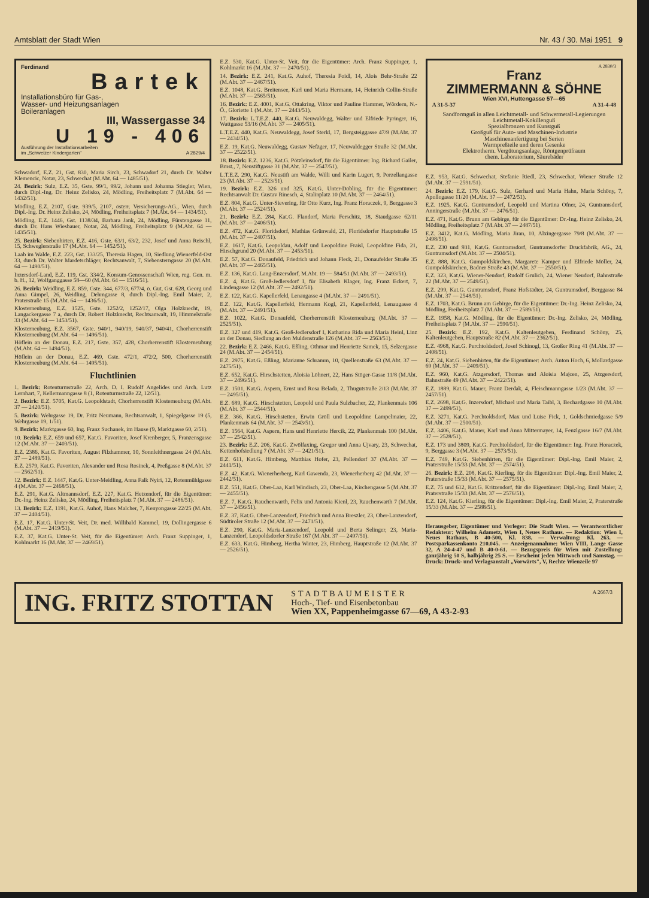Amtsblatt der Stadt Wien Nr. 43 / 30. Mai 1951 9
Ferdinand
Bartek
Installationsbüro für Gas-,
Wasser- und Heizungsanlagen
Boileranlagen
III, Wassergasse 34
U 19 - 406
Ausführung der Installationsarbeiten
im „Schweizer Kindergarten" A 2829/4
Schwadorf, E.Z. 21, Gst. 830, Maria Sirch, 23, Schwadorf 21, durch Dr. Walter Klemencic, Notar, 23, Schwechat (M.Abt. 64 — 1485/51).
24. Bezirk: Sulz, E.Z. 35, Gste. 99/1, 99/2, Johann und Johanna Stiegler, Wien, durch Dipl.-Ing. Dr. Heinz Zelisko, 24, Mödling, Freiheitsplatz 7 (M.Abt. 64 — 1432/51).
Mödling, E.Z. 2107, Gste. 939/5, 2107, österr. Versicherungs-AG., Wien, durch Dipl.-Ing. Dr. Heinz Zelisko, 24, Mödling, Freiheitsplatz 7 (M.Abt. 64 — 1434/51).
Mödling, E.Z. 1446, Gst. 1138/34, Barbara Jank, 24, Mödling, Fürstengasse 11, durch Dr. Hans Wiesbauer, Notar, 24, Mödling, Freiheitsplatz 9 (M.Abt. 64 — 1435/51).
25. Bezirk: Siebenhirten, E.Z. 416, Gste. 63/1, 63/2, 232, Josef und Anna Reischl, 15, Schweglerstraße 17 (M.Abt. 64 — 1452/51).
Laab im Walde, E.Z. 223, Gst. 133/25, Theresia Hagen, 10, Siedlung Wienerfeld-Ost 33, durch Dr. Walter Mardetschläger, Rechtsanwalt, 7, Siebensterngasse 20 (M.Abt. 64 — 1490/51).
Inzersdorf-Land, E.Z. 119, Gst. 334/2, Konsum-Genossenschaft Wien, reg. Gen. m. b. H., 12, Wolfganggasse 58—60 (M.Abt. 64 — 1516/51).
26. Bezirk: Weidling, E.Z. 859, Gste. 344, 677/3, 677/4, ö. Gut, Gst. 628, Georg und Anna Gimpel, 26, Weidling, Dehmgasse 8, durch Dipl.-Ing. Emil Maier, 2, Praterstraße 15 (M.Abt. 64 — 1436/51).
Klosterneuburg, E.Z. 1525, Gste. 1252/2, 1252/17, Olga Holzknecht, 19, Langackergasse 7 a, durch Dr. Robert Holzknecht, Rechtsanwalt, 19, Himmelstraße 33 (M.Abt. 64 — 1453/51).
Klosterneuburg, E.Z. 3567, Gste. 940/1, 940/19, 940/37, 940/41, Chorherrenstift Klosterneuburg (M.Abt. 64 — 1496/51).
Höflein an der Donau, E.Z. 217, Gste. 357, 428, Chorherrenstift Klosterneuburg (M.Abt. 64 — 1494/51).
Höflein an der Donau, E.Z. 469, Gste. 472/1, 472/2, 500, Chorherrenstift Klosterneuburg (M.Abt. 64 — 1495/51).
Fluchtlinien
1. Bezirk: Rotenturmstraße 22, Arch. D. I. Rudolf Angelides und Arch. Lutz Lernhart, 7, Kellermanngasse 8 (1, Rotenturmstraße 22, 12/51).
2. Bezirk: E.Z. 5705, Kat.G. Leopoldstadt, Chorherrenstift Klosterneuburg (M.Abt. 37 — 2420/51).
5. Bezirk: Wehrgasse 19, Dr. Fritz Neumann, Rechtsanwalt, 1, Spiegelgasse 19 (5, Wehrgasse 19, 1/51).
9. Bezirk: Marktgasse 60, Ing. Franz Suchanek, im Hause (9, Marktgasse 60, 2/51).
10. Bezirk: E.Z. 659 und 657, Kat.G. Favoriten, Josef Krenberger, 5, Franzensgasse 12 (M.Abt. 37 — 2403/51).
E.Z. 2386, Kat.G. Favoriten, August Filzhammer, 10, Sonnleithnergasse 24 (M.Abt. 37 — 2489/51).
E.Z. 2579, Kat.G. Favoriten, Alexander und Rosa Rosinek, 4, Preßgasse 8 (M.Abt. 37 — 2562/51).
12. Bezirk: E.Z. 1447, Kat.G. Unter-Meidling, Anna Falk Nyiri, 12, Rotenmühlgasse 4 (M.Abt. 37 — 2468/51).
E.Z. 291, Kat.G. Altmannsdorf, E.Z. 227, Kat.G. Hetzendorf, für die Eigentümer: Dr.-Ing. Heinz Zelisko, 24, Mödling, Freiheitsplatz 7 (M.Abt. 37 — 2486/51).
13. Bezirk: E.Z. 1191, Kat.G. Auhof, Hans Malcher, 7, Kenyongasse 22/25 (M.Abt. 37 — 2404/51).
E.Z. 17, Kat.G. Unter-St. Veit, Dr. med. Willibald Kammel, 19, Dollingergasse 6 (M.Abt. 37 — 2419/51).
E.Z. 37, Kat.G. Unter-St. Veit, für die Eigentümer: Arch. Franz Suppinger, 1, Kohlmarkt 16 (M.Abt. 37 — 2469/51).
E.Z. 530, Kat.G. Unter-St. Veit, für die Eigentümer: Arch. Franz Suppinger, 1, Kohlmarkt 16 (M.Abt. 37 — 2470/51).
14. Bezirk: E.Z. 241, Kat.G. Auhof, Theresia Foidl, 14, Alois Behr-Straße 22 (M.Abt. 37 — 2467/51).
E.Z. 1048, Kat.G. Breitensee, Karl und Maria Hermann, 14, Heinrich Collin-Straße (M.Abt. 37 — 2565/51).
16. Bezirk: E.Z. 4001, Kat.G. Ottakring, Viktor und Pauline Hammer, Wördern, N.-Ö., Gloriette 1 (M.Abt. 37 — 2443/51).
17. Bezirk: L.T.E.Z. 440, Kat.G. Neuwaldegg, Walter und Elfriede Pyringer, 16, Wattgasse 53/16 (M.Abt. 37 — 2405/51).
L.T.E.Z. 440, Kat.G. Neuwaldegg, Josef Sterkl, 17, Bergsteiggasse 47/9 (M.Abt. 37 — 2434/51).
E.Z. 19, Kat.G. Neuwaldegg, Gustav Nefzger, 17, Neuwaldegger Straße 32 (M.Abt. 37 — 2522/51).
18. Bezirk: E.Z. 1236, Kat.G. Pötzleinsdorf, für die Eigentümer: Ing. Richard Gailer, Bmst., 7, Neustiftgasse 31 (M.Abt. 37 — 2547/51).
L.T.E.Z. 290, Kat.G. Neustift am Walde, Willi und Karin Lugert, 9, Porzellangasse 23 (M.Abt. 37 — 2523/51).
19. Bezirk: E.Z. 326 und 325, Kat.G. Unter-Döbling, für die Eigentümer: Rechtsanwalt Dr. Gustav Rinesch, 4, Stalinplatz 10 (M.Abt. 37 — 2464/51).
E.Z. 804, Kat.G. Unter-Sievering, für Otto Kurz, Ing. Franz Horaczek, 9, Berggasse 3 (M.Abt. 37 — 2524/51).
21. Bezirk: E.Z. 284, Kat.G. Flandorf, Maria Ferschitz, 18, Staudgasse 62/11 (M.Abt. 37 — 2406/51).
E.Z. 472, Kat.G. Floridsdorf, Mathias Grünwald, 21, Floridsdorfer Hauptstraße 15 (M.Abt. 37 — 2407/51).
E.Z. 1617, Kat.G. Leopoldau, Adolf und Leopoldine Fraisl, Leopoldine Fida, 21, Hirschgrund 20 (M.Abt. 37 — 2453/51).
E.Z. 57, Kat.G. Donaufeld, Friedrich und Johann Fleck, 21, Donaufelder Straße 35 (M.Abt. 37 — 2465/51).
E.Z. 136, Kat.G. Lang-Enzersdorf, M.Abt. 19 — 584/51 (M.Abt. 37 — 2493/51).
E.Z. 4, Kat.G. Groß-Jedlersdorf I, für Elisabeth Klager, Ing. Franz Eckert, 7, Lindengasse 12 (M.Abt. 37 — 2492/51).
E.Z. 122, Kat.G. Kapellerfeld, Lenaugasse 4 (M.Abt. 37 — 2491/51).
E.Z. 122, Kat.G. Kapellerfeld, Hermann Kogl, 21, Kapellerfeld, Lenaugasse 4 (M.Abt. 37 — 2491/51).
E.Z. 1022, Kat.G. Donaufeld, Chorherrenstift Klosterneuburg (M.Abt. 37 — 2525/51).
E.Z. 327 und 419, Kat.G. Groß-Jedlersdorf I, Katharina Rida und Maria Heinl, Linz an der Donau, Siedlung an den Muldenstraße 126 (M.Abt. 37 — 2563/51).
22. Bezirk: E.Z. 2466, Kat.G. Eßling, Othmar und Henriette Samek, 15, Selzergasse 24 (M.Abt. 37 — 2454/51).
E.Z. 2975, Kat.G. Eßling, Marianne Schramm, 10, Quellenstraße 63 (M.Abt. 37 — 2475/51).
E.Z. 652, Kat.G. Hirschstetten, Aloisia Löhnert, 22, Hans Stöger-Gasse 11/8 (M.Abt. 37 — 2496/51).
E.Z. 1501, Kat.G. Aspern, Ernst und Rosa Belada, 2, Thugutstraße 2/13 (M.Abt. 37 — 2495/51).
E.Z. 689, Kat.G. Hirschstetten, Leopold und Paula Sulzbacher, 22, Plankenmais 106 (M.Abt. 37 — 2544/51).
E.Z. 366, Kat.G. Hirschstetten, Erwin Gröll und Leopoldine Lampelmaier, 22, Plankenmais 64 (M.Abt. 37 — 2543/51).
E.Z. 1564, Kat.G. Aspern, Hans und Henriette Hercik, 22, Plankenmais 100 (M.Abt. 37 — 2542/51).
23. Bezirk: E.Z. 206, Kat.G. Zwölfaxing, Gregor und Anna Ujvary, 23, Schwechat, Kettenhofsiedlung 7 (M.Abt. 37 — 2421/51).
E.Z. 611, Kat.G. Himberg, Matthias Hofer, 23, Pellendorf 37 (M.Abt. 37 — 2441/51).
E.Z. 42, Kat.G. Wienerherberg, Karl Gawenda, 23, Wienerherberg 42 (M.Abt. 37 — 2442/51).
E.Z. 551, Kat.G. Ober-Laa, Karl Windisch, 23, Ober-Laa, Kirchengasse 5 (M.Abt. 37 — 2455/51).
E.Z. 7, Kat.G. Rauchenwarth, Felix und Antonia Kienl, 23, Rauchenwarth 7 (M.Abt. 37 — 2456/51).
E.Z. 37, Kat.G. Ober-Lanzendorf, Friedrich und Anna Breszler, 23, Ober-Lanzendorf, Südtiroler Straße 12 (M.Abt. 37 — 2471/51).
E.Z. 290, Kat.G. Maria-Lanzendorf, Leopold und Berta Selinger, 23, Maria-Lanzendorf, Leopoldsdorfer Straße 167 (M.Abt. 37 — 2497/51).
E.Z. 633, Kat.G. Himberg, Hertha Winter, 23, Himberg, Hauptstraße 12 (M.Abt. 37 — 2526/51).
A 2830/3
Franz
ZIMMERMANN & SÖHNE
Wien XVI, Huttengasse 57—65
A 31-5-37 A 31-4-48
Sandformguß in allen Leichtmetall- und Schwermetall-Legierungen
Leichtmetall-Kokillenguß
Spezialbronzen und Kunstguß
Großguß für Auto- und Maschinen-Industrie
Maschinenanfertigung bei Serien
Warmpreßteile und deren Gesenke
Elektrotherm. Vergütungsanlage, Röntgenprüfraum
chem. Laboratorium, Säurebäder
E.Z. 953, Kat.G. Schwechat, Stefanie Riedl, 23, Schwechat, Wiener Straße 12 (M.Abt. 37 — 2591/51).
24. Bezirk: E.Z. 179, Kat.G. Sulz, Gerhard und Maria Hahn, Maria Schöny, 7, Apollogasse 11/20 (M.Abt. 37 — 2472/51).
E.Z. 1925, Kat.G. Guntramsdorf, Leopold und Martina Ofner, 24, Guntramsdorf, Anningerstraße (M.Abt. 37 — 2476/51).
E.Z. 471, Kat.G. Brunn am Gebirge, für die Eigentümer: Dr.-Ing. Heinz Zelisko, 24, Mödling, Freiheitsplatz 7 (M.Abt. 37 — 2487/51).
E.Z. 3412, Kat.G. Mödling, Maria Jiran, 10, Alxingergasse 79/8 (M.Abt. 37 — 2498/51).
E.Z. 230 und 931, Kat.G. Guntramsdorf, Guntramsdorfer Druckfabrik, AG., 24, Guntramsdorf (M.Abt. 37 — 2504/51).
E.Z. 888, Kat.G. Gumpoldskirchen, Margarete Kamper und Elfriede Möller, 24, Gumpoldskirchen, Badner Straße 43 (M.Abt. 37 — 2550/51).
E.Z. 323, Kat.G. Wiener-Neudorf, Rudolf Grulich, 24, Wiener Neudorf, Bahnstraße 22 (M.Abt. 37 — 2549/51).
E.Z. 299, Kat.G. Guntramsdorf, Franz Hofstädter, 24, Guntramsdorf, Berggasse 84 (M.Abt. 37 — 2548/51).
E.Z. 1703, Kat.G. Brunn am Gebirge, für die Eigentümer: Dr.-Ing. Heinz Zelisko, 24, Mödling, Freiheitsplatz 7 (M.Abt. 37 — 2589/51).
E.Z. 1958, Kat.G. Mödling, für die Eigentümer: Dr.-Ing. Zelisko, 24, Mödling, Freiheitsplatz 7 (M.Abt. 37 — 2590/51).
25. Bezirk: E.Z. 192, Kat.G. Kaltenleutgeben, Ferdinand Schöny, 25, Kaltenleutgeben, Hauptstraße 82 (M.Abt. 37 — 2362/51).
E.Z. 4968, Kat.G. Perchtoldsdorf, Josef Schinogl, 13, Großer Ring 41 (M.Abt. 37 — 2408/51).
E.Z. 24, Kat.G. Siebenhirten, für die Eigentümer: Arch. Anton Hoch, 6, Mollardgasse 69 (M.Abt. 37 — 2409/51).
E.Z. 960, Kat.G. Atzgersdorf, Thomas und Aloisia Majcen, 25, Atzgersdorf, Bahnstraße 49 (M.Abt. 37 — 2422/51).
E.Z. 1889, Kat.G. Mauer, Franz Derdak, 4, Fleischmanngasse 1/23 (M.Abt. 37 — 2457/51).
E.Z. 2698, Kat.G. Inzersdorf, Michael und Maria Taibl, 3, Bechardgasse 10 (M.Abt. 37 — 2499/51).
E.Z. 3271, Kat.G. Perchtoldsdorf, Max und Luise Fick, 1, Goldschmiedgasse 5/9 (M.Abt. 37 — 2500/51).
E.Z. 3406, Kat.G. Mauer, Karl und Anna Mittermayer, 14, Fenzlgasse 16/7 (M.Abt. 37 — 2528/51).
E.Z. 173 und 3809, Kat.G. Perchtoldsdorf, für die Eigentümer: Ing. Franz Horaczek, 9, Berggasse 3 (M.Abt. 37 — 2573/51).
E.Z. 749, Kat.G. Siebenhirten, für die Eigentümer: Dipl.-Ing. Emil Maier, 2, Praterstraße 15/33 (M.Abt. 37 — 2574/51).
26. Bezirk: E.Z. 208, Kat.G. Kierling, für die Eigentümer: Dipl.-Ing. Emil Maier, 2, Praterstraße 15/33 (M.Abt. 37 — 2575/51).
E.Z. 75 und 612, Kat.G. Kritzendorf, für die Eigentümer: Dipl.-Ing. Emil Maier, 2, Praterstraße 15/33 (M.Abt. 37 — 2576/51).
E.Z. 124, Kat.G. Kierling, für die Eigentümer: Dipl.-Ing. Emil Maier, 2, Praterstraße 15/33 (M.Abt. 37 — 2588/51).
Herausgeber, Eigentümer und Verleger: Die Stadt Wien. — Verantwortlicher Redakteur: Wilhelm Adametz, Wien I, Neues Rathaus. — Redaktion: Wien I, Neues Rathaus, B 40-500, Kl. 838. — Verwaltung: Kl. 263. — Postsparkassenkonto 210.045. — Anzeigenannahme: Wien VIII, Lange Gasse 32, A 24-4-47 und B 40-0-61. — Bezugspreis für Wien mit Zustellung: ganzjährig 50 S, halbjährig 25 S. — Erscheint jeden Mittwoch und Samstag. — Druck: Druck- und Verlagsanstalt „Vorwärts", V, Rechte Wienzeile 97
ING. FRITZ STOTTAN
STADTBAUMEISTER A 2667/3
Hoch-, Tief- und Eisenbetonbau
Wien XX, Pappenheimgasse 67—69, A 43-2-93